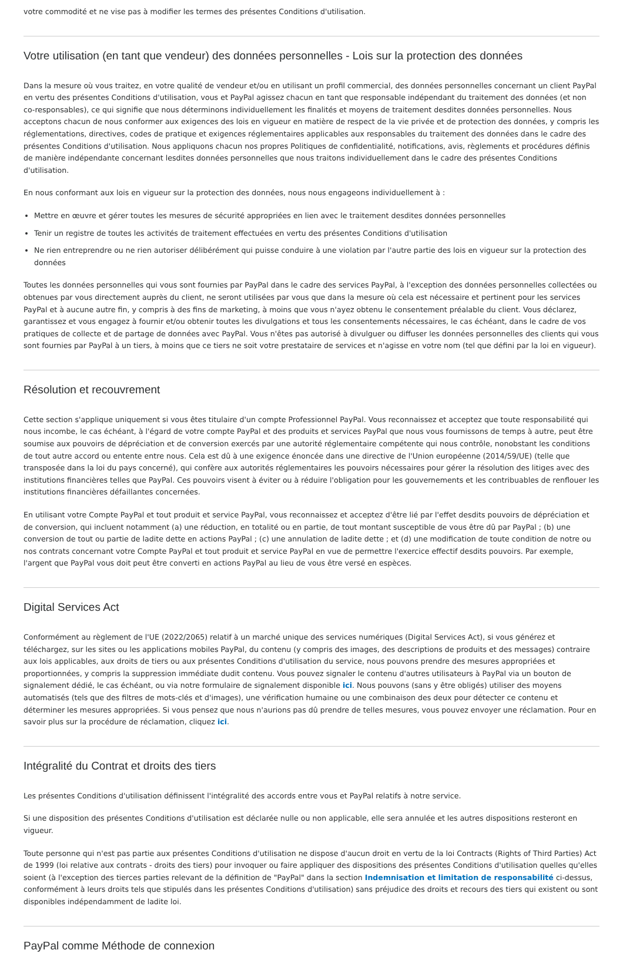votre commodité et ne vise pas à modifier les termes des présentes Conditions d'utilisation.
Votre utilisation (en tant que vendeur) des données personnelles - Lois sur la protection des données
Dans la mesure où vous traitez, en votre qualité de vendeur et/ou en utilisant un profil commercial, des données personnelles concernant un client PayPal en vertu des présentes Conditions d'utilisation, vous et PayPal agissez chacun en tant que responsable indépendant du traitement des données (et non co-responsables), ce qui signifie que nous déterminons individuellement les finalités et moyens de traitement desdites données personnelles. Nous acceptons chacun de nous conformer aux exigences des lois en vigueur en matière de respect de la vie privée et de protection des données, y compris les réglementations, directives, codes de pratique et exigences réglementaires applicables aux responsables du traitement des données dans le cadre des présentes Conditions d'utilisation. Nous appliquons chacun nos propres Politiques de confidentialité, notifications, avis, règlements et procédures définis de manière indépendante concernant lesdites données personnelles que nous traitons individuellement dans le cadre des présentes Conditions d'utilisation.
En nous conformant aux lois en vigueur sur la protection des données, nous nous engageons individuellement à :
Mettre en œuvre et gérer toutes les mesures de sécurité appropriées en lien avec le traitement desdites données personnelles
Tenir un registre de toutes les activités de traitement effectuées en vertu des présentes Conditions d'utilisation
Ne rien entreprendre ou ne rien autoriser délibérément qui puisse conduire à une violation par l'autre partie des lois en vigueur sur la protection des données
Toutes les données personnelles qui vous sont fournies par PayPal dans le cadre des services PayPal, à l'exception des données personnelles collectées ou obtenues par vous directement auprès du client, ne seront utilisées par vous que dans la mesure où cela est nécessaire et pertinent pour les services PayPal et à aucune autre fin, y compris à des fins de marketing, à moins que vous n'ayez obtenu le consentement préalable du client. Vous déclarez, garantissez et vous engagez à fournir et/ou obtenir toutes les divulgations et tous les consentements nécessaires, le cas échéant, dans le cadre de vos pratiques de collecte et de partage de données avec PayPal. Vous n'êtes pas autorisé à divulguer ou diffuser les données personnelles des clients qui vous sont fournies par PayPal à un tiers, à moins que ce tiers ne soit votre prestataire de services et n'agisse en votre nom (tel que défini par la loi en vigueur).
Résolution et recouvrement
Cette section s'applique uniquement si vous êtes titulaire d'un compte Professionnel PayPal. Vous reconnaissez et acceptez que toute responsabilité qui nous incombe, le cas échéant, à l'égard de votre compte PayPal et des produits et services PayPal que nous vous fournissons de temps à autre, peut être soumise aux pouvoirs de dépréciation et de conversion exercés par une autorité réglementaire compétente qui nous contrôle, nonobstant les conditions de tout autre accord ou entente entre nous. Cela est dû à une exigence énoncée dans une directive de l'Union européenne (2014/59/UE) (telle que transposée dans la loi du pays concerné), qui confère aux autorités réglementaires les pouvoirs nécessaires pour gérer la résolution des litiges avec des institutions financières telles que PayPal. Ces pouvoirs visent à éviter ou à réduire l'obligation pour les gouvernements et les contribuables de renflouer les institutions financières défaillantes concernées.
En utilisant votre Compte PayPal et tout produit et service PayPal, vous reconnaissez et acceptez d'être lié par l'effet desdits pouvoirs de dépréciation et de conversion, qui incluent notamment (a) une réduction, en totalité ou en partie, de tout montant susceptible de vous être dû par PayPal ; (b) une conversion de tout ou partie de ladite dette en actions PayPal ; (c) une annulation de ladite dette ; et (d) une modification de toute condition de notre ou nos contrats concernant votre Compte PayPal et tout produit et service PayPal en vue de permettre l'exercice effectif desdits pouvoirs. Par exemple, l'argent que PayPal vous doit peut être converti en actions PayPal au lieu de vous être versé en espèces.
Digital Services Act
Conformément au règlement de l'UE (2022/2065) relatif à un marché unique des services numériques (Digital Services Act), si vous générez et téléchargez, sur les sites ou les applications mobiles PayPal, du contenu (y compris des images, des descriptions de produits et des messages) contraire aux lois applicables, aux droits de tiers ou aux présentes Conditions d'utilisation du service, nous pouvons prendre des mesures appropriées et proportionnées, y compris la suppression immédiate dudit contenu. Vous pouvez signaler le contenu d'autres utilisateurs à PayPal via un bouton de signalement dédié, le cas échéant, ou via notre formulaire de signalement disponible ici. Nous pouvons (sans y être obligés) utiliser des moyens automatisés (tels que des filtres de mots-clés et d'images), une vérification humaine ou une combinaison des deux pour détecter ce contenu et déterminer les mesures appropriées. Si vous pensez que nous n'aurions pas dû prendre de telles mesures, vous pouvez envoyer une réclamation. Pour en savoir plus sur la procédure de réclamation, cliquez ici.
Intégralité du Contrat et droits des tiers
Les présentes Conditions d'utilisation définissent l'intégralité des accords entre vous et PayPal relatifs à notre service.
Si une disposition des présentes Conditions d'utilisation est déclarée nulle ou non applicable, elle sera annulée et les autres dispositions resteront en vigueur.
Toute personne qui n'est pas partie aux présentes Conditions d'utilisation ne dispose d'aucun droit en vertu de la loi Contracts (Rights of Third Parties) Act de 1999 (loi relative aux contrats - droits des tiers) pour invoquer ou faire appliquer des dispositions des présentes Conditions d'utilisation quelles qu'elles soient (à l'exception des tierces parties relevant de la définition de "PayPal" dans la section Indemnisation et limitation de responsabilité ci-dessus, conformément à leurs droits tels que stipulés dans les présentes Conditions d'utilisation) sans préjudice des droits et recours des tiers qui existent ou sont disponibles indépendamment de ladite loi.
PayPal comme Méthode de connexion